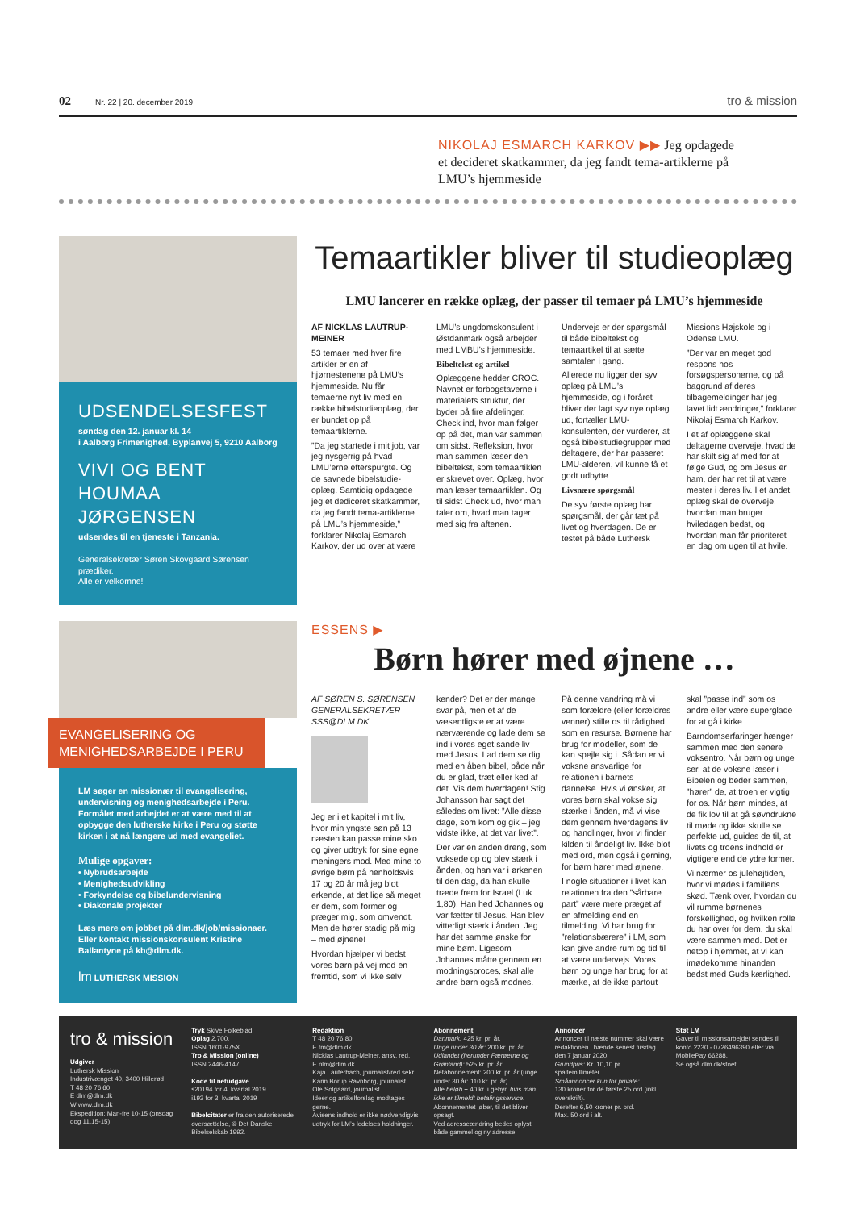02 Nr. 22 | 20. december 2019 tro & mission
NIKOLAJ ESMARCH KARKOV ▶▶ Jeg opdagede et decideret skatkammer, da jeg fandt tema-artiklerne på LMU’s hjemmeside
UDSENDELSESFEST
søndag den 12. januar kl. 14
i Aalborg Frimenighed, Byplanvej 5, 9210 Aalborg
VIVI OG BENT HOUMAA JØRGENSEN
udsendes til en tjeneste i Tanzania.
Generalsekretær Søren Skovgaard Sørensen prædiker.
Alle er velkomne!
Temaartikler bliver til studieoplæg
LMU lancerer en række oplæg, der passer til temaer på LMU’s hjemmeside
AF NICKLAS LAUTRUP-MEINER
53 temaer med hver fire artikler er en af hjørnestenene på LMU’s hjemmeside. Nu får temaerne nyt liv med en række bibelstudieoplæg, der er bundet op på temaartiklerne.
”Da jeg startede i mit job, var jeg nysgerrig på hvad LMU’erne efterspurgte. Og de savnede bibelstudie-oplæg. Samtidig opdagede jeg et dediceret skatkammer, da jeg fandt tema-artiklerne på LMU’s hjemmeside,” forklarer Nikolaj Esmarch Karkov, der ud over at være LMU’s ungdomskonsulent i Østdanmark også arbejder med LMBU’s hjemmeside.
Bibeltekst og artikel
Oplæggene hedder CROC. Navnet er forbogstaverne i materialets struktur, der byder på fire afdelinger. Check ind, hvor man følger op på det, man var sammen om sidst. Refleksion, hvor man sammen læser den bibeltekst, som temaartiklen er skrevet over. Oplæg, hvor man læser temaartiklen. Og til sidst Check ud, hvor man taler om, hvad man tager med sig fra aftenen.
Undervejs er der spørgsmål til både bibeltekst og temaartikel til at sætte samtalen i gang.
Allerede nu ligger der syv oplæg på LMU’s hjemmeside, og i foråret bliver der lagt syv nye oplæg ud, fortæller LMU-konsulenten, der vurderer, at også bibelstudiegrupper med deltagere, der har passeret LMU-alderen, vil kunne få et godt udbytte.
Livsnære spørgsmål
De syv første oplæg har spørgsmål, der går tæt på livet og hverdagen. De er testet på både Luthersk Missions Højskole og i Odense LMU.
”Der var en meget god respons hos forsøgspersonerne, og på baggrund af deres tilbagemeldinger har jeg lavet lidt ændringer,” forklarer Nikolaj Esmarch Karkov.
I et af oplæggene skal deltagerne overveje, hvad de har skilt sig af med for at følge Gud, og om Jesus er ham, der har ret til at være mester i deres liv. I et andet oplæg skal de overveje, hvordan man bruger hviledagen bedst, og hvordan man får prioriteret en dag om ugen til at hvile.
EVANGELISERING OG MENIGHEDSARBEJDE I PERU
LM søger en missionær til evangelisering, undervisning og menighedsarbejde i Peru. Formålet med arbejdet er at være med til at opbygge den lutherske kirke i Peru og støtte kirken i at nå længere ud med evangeliet.
Mulige opgaver:
• Nybrudsarbejde
• Menighedsudvikling
• Forkyndelse og bibelundervisning
• Diakonale projekter
Læs mere om jobbet på dlm.dk/job/missionaer. Eller kontakt missionskonsulent Kristine Ballantyne på kb@dlm.dk.
lm LUTHERSK MISSION
ESSENS ▶
Børn hører med øjnene …
AF SØREN S. SØRENSEN
GENERALSEKRETÆR
SSS@DLM.DK
Jeg er i et kapitel i mit liv, hvor min yngste søn på 13 næsten kan passe mine sko og giver udtryk for sine egne meningers mod. Med mine to øvrige børn på henholdsvis 17 og 20 år må jeg blot erkende, at det lige så meget er dem, som former og præger mig, som omvendt. Men de hører stadig på mig – med øjnene!
Hvordan hjælper vi bedst vores børn på vej mod en fremtid, som vi ikke selv kender? Det er der mange svar på, men et af de væsentligste er at være nærværende og lade dem se ind i vores eget sande liv med Jesus. Lad dem se dig med en åben bibel, både når du er glad, træt eller ked af det. Vis dem hverdagen! Stig Johansson har sagt det således om livet: ”Alle disse dage, som kom og gik – jeg vidste ikke, at det var livet”.
Der var en anden dreng, som voksede op og blev stærk i ånden, og han var i ørkenen til den dag, da han skulle træde frem for Israel (Luk 1,80). Han hed Johannes og var fætter til Jesus. Han blev vitterligt stærk i ånden. Jeg har det samme ønske for mine børn. Ligesom Johannes måtte gennem en modningsproces, skal alle andre børn også modnes.
På denne vandring må vi som forældre (eller forældres venner) stille os til rådighed som en resurse. Børnene har brug for modeller, som de kan spejle sig i. Sådan er vi voksne ansvarlige for relationen i barnets dannelse. Hvis vi ønsker, at vores børn skal vokse sig stærke i ånden, må vi vise dem gennem hverdagens liv og handlinger, hvor vi finder kilden til åndeligt liv. Ikke blot med ord, men også i gerning, for børn hører med øjnene.
I nogle situationer i livet kan relationen fra den ”sårbare part” være mere præget af en afmelding end en tilmelding. Vi har brug for ”relationsbærere” i LM, som kan give andre rum og tid til at være undervejs. Vores børn og unge har brug for at mærke, at de ikke partout skal ”passe ind” som os andre eller være superglade for at gå i kirke.
Barndomserfaringer hænger sammen med den senere voksentro. Når børn og unge ser, at de voksne læser i Bibelen og beder sammen, ”hører” de, at troen er vigtig for os. Når børn mindes, at de fik lov til at gå søvndrukne til møde og ikke skulle se perfekte ud, guides de til, at livets og troens indhold er vigtigere end de ydre former.
Vi nærmer os julehøjtiden, hvor vi mødes i familiens skød. Tænk over, hvordan du vil rumme børnenes forskellighed, og hvilken rolle du har over for dem, du skal være sammen med. Det er netop i hjemmet, at vi kan imødekomme hinanden bedst med Guds kærlighed.
tro & mission
Udgiver
Luthersk Mission
Industrivænget 40, 3400 Hillerød
T 48 20 76 60
E dlm@dlm.dk
W www.dlm.dk
Ekspedition: Man-fre 10-15 (onsdag dog 11.15-15)
Tryk Skive Folkeblad
Oplag 2.700.
ISSN 1601-975X
Tro & Mission (online)
ISSN 2446-4147
Kode til netudgave
s20194 for 4. kvartal 2019
i193 for 3. kvartal 2019
Bibelcitater er fra den autoriserede oversættelse, © Det Danske Bibelselskab 1992.
Redaktion
T 48 20 76 80
E tm@dlm.dk
Nicklas Lautrup-Meiner, ansv. red.
E nlm@dlm.dk
Kaja Lauterbach, journalist/red.sekr.
Karin Borup Ravnborg, journalist
Ole Solgaard, journalist
Ideer og artikelforslag modtages gerne.
Avisens indhold er ikke nødvendigvis udtryk for LM’s ledelses holdninger.
Abonnement
Danmark: 425 kr. pr. år.
Unge under 30 år: 200 kr. pr. år.
Udlandet (herunder Færøerne og Grønland): 525 kr. pr. år.
Netabonnement: 200 kr. pr. år (unge under 30 år: 110 kr. pr. år)
Alle beløb + 40 kr. i gebyr, hvis man ikke er tilmeldt betalingsservice.
Abonnementet løber, til det bliver opsagt.
Ved adresseændring bedes oplyst både gammel og ny adresse.
Annoncer
Annoncer til næste nummer skal være redaktionen i hænde senest tirsdag den 7 januar 2020.
Grundpris: Kr. 10,10 pr. spaltemillimeter
Småannoncer kun for private:
130 kroner for de første 25 ord (inkl. overskrift).
Derefter 6,50 kroner pr. ord.
Max. 50 ord i alt.
Støt LM
Gaver til missionsarbejdet sendes til konto 2230 - 0726496390 eller via MobilePay 66288.
Se også dlm.dk/stoet.